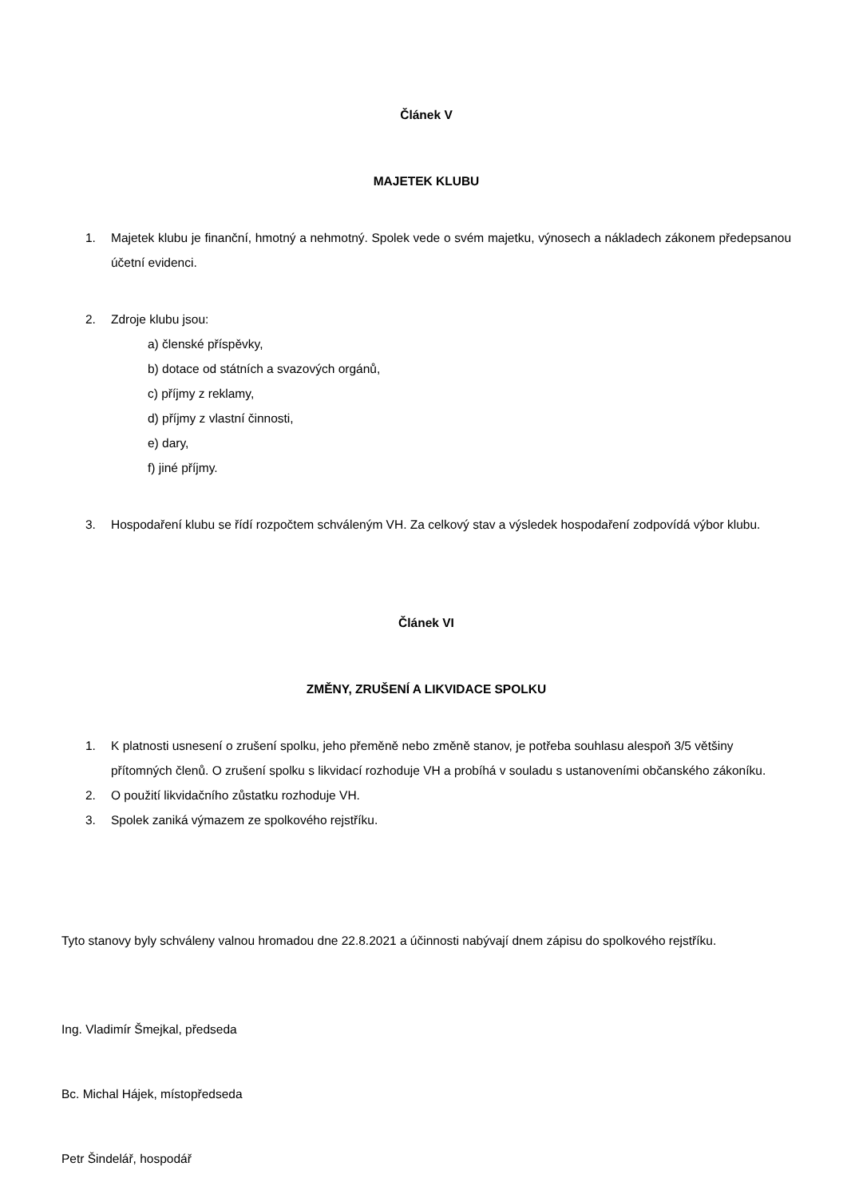Článek V
MAJETEK KLUBU
1. Majetek klubu je finanční, hmotný a nehmotný. Spolek vede o svém majetku, výnosech a nákladech zákonem předepsanou účetní evidenci.
2. Zdroje klubu jsou:
a) členské příspěvky,
b) dotace od státních a svazových orgánů,
c) příjmy z reklamy,
d) příjmy z vlastní činnosti,
e) dary,
f) jiné příjmy.
3. Hospodaření klubu se řídí rozpočtem schváleným VH. Za celkový stav a výsledek hospodaření zodpovídá výbor klubu.
Článek VI
ZMĚNY, ZRUŠENÍ A LIKVIDACE SPOLKU
1. K platnosti usnesení o zrušení spolku, jeho přeměně nebo změně stanov, je potřeba souhlasu alespoň 3/5 většiny přítomných členů. O zrušení spolku s likvidací rozhoduje VH a probíhá v souladu s ustanoveními občanského zákoníku.
2. O použití likvidačního zůstatku rozhoduje VH.
3. Spolek zaniká výmazem ze spolkového rejstříku.
Tyto stanovy byly schváleny valnou hromadou dne 22.8.2021 a účinnosti nabývají dnem zápisu do spolkového rejstříku.
Ing. Vladimír Šmejkal, předseda
Bc. Michal Hájek, místopředseda
Petr Šindelář, hospodář